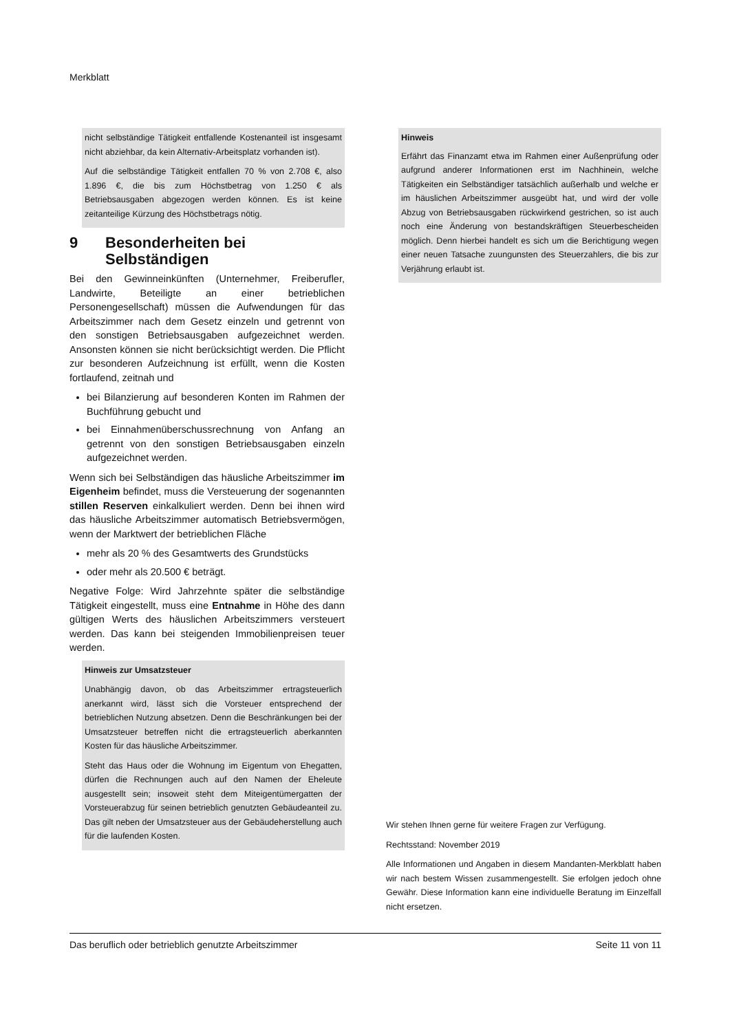Merkblatt
nicht selbständige Tätigkeit entfallende Kostenanteil ist insgesamt nicht abziehbar, da kein Alternativ-Arbeitsplatz vorhanden ist).
Auf die selbständige Tätigkeit entfallen 70 % von 2.708 €, also 1.896 €, die bis zum Höchstbetrag von 1.250 € als Betriebsausgaben abgezogen werden können. Es ist keine zeitanteilige Kürzung des Höchstbetrags nötig.
9 Besonderheiten bei Selbständigen
Bei den Gewinneinkünften (Unternehmer, Freiberufler, Landwirte, Beteiligte an einer betrieblichen Personengesellschaft) müssen die Aufwendungen für das Arbeitszimmer nach dem Gesetz einzeln und getrennt von den sonstigen Betriebsausgaben aufgezeichnet werden. Ansonsten können sie nicht berücksichtigt werden. Die Pflicht zur besonderen Aufzeichnung ist erfüllt, wenn die Kosten fortlaufend, zeitnah und
bei Bilanzierung auf besonderen Konten im Rahmen der Buchführung gebucht und
bei Einnahmenüberschussrechnung von Anfang an getrennt von den sonstigen Betriebsausgaben einzeln aufgezeichnet werden.
Wenn sich bei Selbständigen das häusliche Arbeitszimmer im Eigenheim befindet, muss die Versteuerung der sogenannten stillen Reserven einkalkuliert werden. Denn bei ihnen wird das häusliche Arbeitszimmer automatisch Betriebsvermögen, wenn der Marktwert der betrieblichen Fläche
mehr als 20 % des Gesamtwerts des Grundstücks
oder mehr als 20.500 € beträgt.
Negative Folge: Wird Jahrzehnte später die selbständige Tätigkeit eingestellt, muss eine Entnahme in Höhe des dann gültigen Werts des häuslichen Arbeitszimmers versteuert werden. Das kann bei steigenden Immobilienpreisen teuer werden.
Hinweis zur Umsatzsteuer
Unabhängig davon, ob das Arbeitszimmer ertragsteuerlich anerkannt wird, lässt sich die Vorsteuer entsprechend der betrieblichen Nutzung absetzen. Denn die Beschränkungen bei der Umsatzsteuer betreffen nicht die ertragsteuerlich aberkannten Kosten für das häusliche Arbeitszimmer.
Steht das Haus oder die Wohnung im Eigentum von Ehegatten, dürfen die Rechnungen auch auf den Namen der Eheleute ausgestellt sein; insoweit steht dem Miteigentümergatten der Vorsteuerabzug für seinen betrieblich genutzten Gebäudeanteil zu. Das gilt neben der Umsatzsteuer aus der Gebäudeherstellung auch für die laufenden Kosten.
Hinweis
Erfährt das Finanzamt etwa im Rahmen einer Außenprüfung oder aufgrund anderer Informationen erst im Nachhinein, welche Tätigkeiten ein Selbständiger tatsächlich außerhalb und welche er im häuslichen Arbeitszimmer ausgeübt hat, und wird der volle Abzug von Betriebsausgaben rückwirkend gestrichen, so ist auch noch eine Änderung von bestandskräftigen Steuerbescheiden möglich. Denn hierbei handelt es sich um die Berichtigung wegen einer neuen Tatsache zuungunsten des Steuerzahlers, die bis zur Verjährung erlaubt ist.
Wir stehen Ihnen gerne für weitere Fragen zur Verfügung.
Rechtsstand: November 2019
Alle Informationen und Angaben in diesem Mandanten-Merkblatt haben wir nach bestem Wissen zusammengestellt. Sie erfolgen jedoch ohne Gewähr. Diese Information kann eine individuelle Beratung im Einzelfall nicht ersetzen.
Das beruflich oder betrieblich genutzte Arbeitszimmer Seite 11 von 11